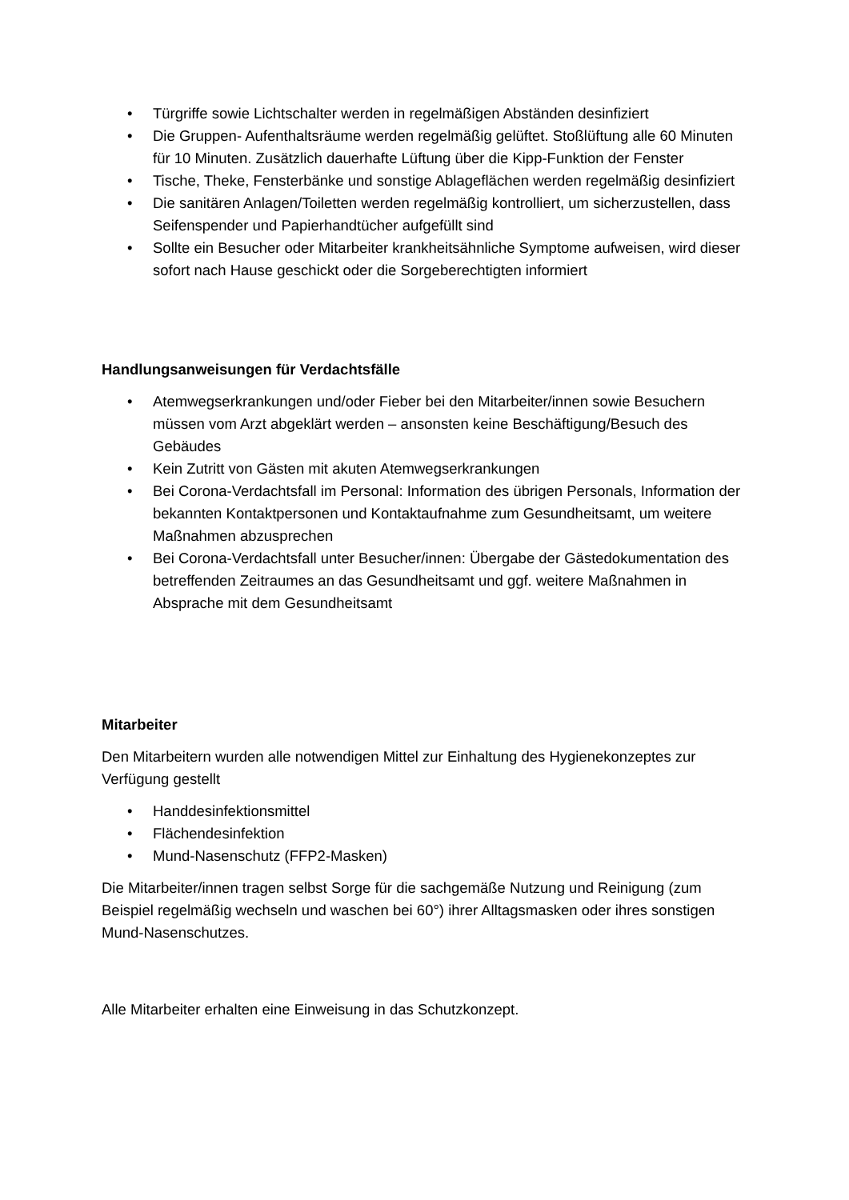• Türgriffe sowie Lichtschalter werden in regelmäßigen Abständen desinfiziert
• Die Gruppen- Aufenthaltsräume werden regelmäßig gelüftet. Stoßlüftung alle 60 Minuten für 10 Minuten. Zusätzlich dauerhafte Lüftung über die Kipp-Funktion der Fenster
• Tische, Theke, Fensterbänke und sonstige Ablageflächen werden regelmäßig desinfiziert
• Die sanitären Anlagen/Toiletten werden regelmäßig kontrolliert, um sicherzustellen, dass Seifenspender und Papierhandtücher aufgefüllt sind
• Sollte ein Besucher oder Mitarbeiter krankheitsähnliche Symptome aufweisen, wird dieser sofort nach Hause geschickt oder die Sorgeberechtigten informiert
Handlungsanweisungen für Verdachtsfälle
• Atemwegserkrankungen und/oder Fieber bei den Mitarbeiter/innen sowie Besuchern müssen vom Arzt abgeklärt werden – ansonsten keine Beschäftigung/Besuch des Gebäudes
• Kein Zutritt von Gästen mit akuten Atemwegserkrankungen
• Bei Corona-Verdachtsfall im Personal: Information des übrigen Personals, Information der bekannten Kontaktpersonen und Kontaktaufnahme zum Gesundheitsamt, um weitere Maßnahmen abzusprechen
• Bei Corona-Verdachtsfall unter Besucher/innen: Übergabe der Gästedokumentation des betreffenden Zeitraumes an das Gesundheitsamt und ggf. weitere Maßnahmen in Absprache mit dem Gesundheitsamt
Mitarbeiter
Den Mitarbeitern wurden alle notwendigen Mittel zur Einhaltung des Hygienekonzeptes zur Verfügung gestellt
• Handdesinfektionsmittel
• Flächendesinfektion
• Mund-Nasenschutz (FFP2-Masken)
Die Mitarbeiter/innen tragen selbst Sorge für die sachgemäße Nutzung und Reinigung (zum Beispiel regelmäßig wechseln und waschen bei 60°) ihrer Alltagsmasken oder ihres sonstigen Mund-Nasenschutzes.
Alle Mitarbeiter erhalten eine Einweisung in das Schutzkonzept.